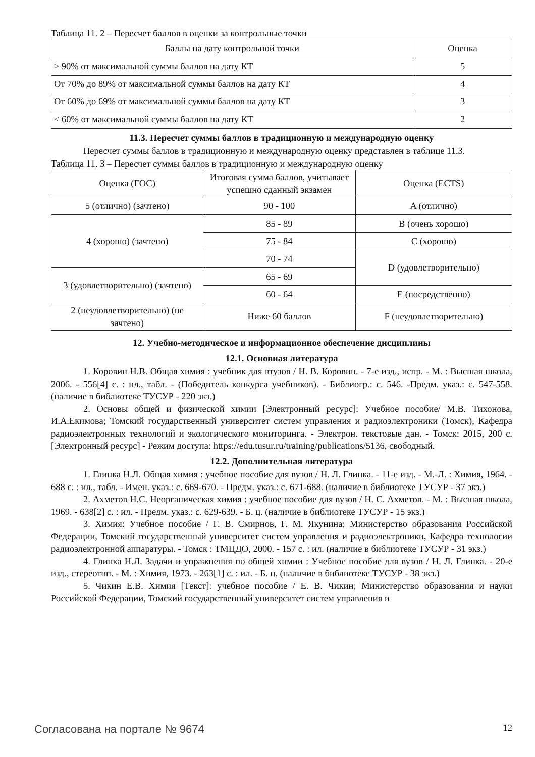Таблица 11. 2 – Пересчет баллов в оценки за контрольные точки
| Баллы на дату контрольной точки | Оценка |
| --- | --- |
| ≥ 90% от максимальной суммы баллов на дату КТ | 5 |
| От 70% до 89% от максимальной суммы баллов на дату КТ | 4 |
| От 60% до 69% от максимальной суммы баллов на дату КТ | 3 |
| < 60% от максимальной суммы баллов на дату КТ | 2 |
11.3. Пересчет суммы баллов в традиционную и международную оценку
Пересчет суммы баллов в традиционную и международную оценку представлен в таблице 11.3.
Таблица 11. 3 – Пересчет суммы баллов в традиционную и международную оценку
| Оценка (ГОС) | Итоговая сумма баллов, учитывает успешно сданный экзамен | Оценка (ECTS) |
| --- | --- | --- |
| 5 (отлично) (зачтено) | 90 - 100 | A (отлично) |
| 4 (хорошо) (зачтено) | 85 - 89 | B (очень хорошо) |
| | 75 - 84 | C (хорошо) |
| | 70 - 74 | D (удовлетворительно) |
| 3 (удовлетворительно) (зачтено) | 65 - 69 | |
| | 60 - 64 | E (посредственно) |
| 2 (неудовлетворительно) (не зачтено) | Ниже 60 баллов | F (неудовлетворительно) |
12. Учебно-методическое и информационное обеспечение дисциплины
12.1. Основная литература
1. Коровин Н.В. Общая химия : учебник для втузов / Н. В. Коровин. - 7-е изд., испр. - М. : Высшая школа, 2006. - 556[4] с. : ил., табл. - (Победитель конкурса учебников). - Библиогр.: с. 546. -Предм. указ.: с. 547-558. (наличие в библиотеке ТУСУР - 220 экз.)
2. Основы общей и физической химии [Электронный ресурс]: Учебное пособие/ М.В. Тихонова, И.А.Екимова; Томский государственный университет систем управления и радиоэлектроники (Томск), Кафедра радиоэлектронных технологий и экологического мониторинга. - Электрон. текстовые дан. - Томск: 2015, 200 с. [Электронный ресурс] - Режим доступа: https://edu.tusur.ru/training/publications/5136, свободный.
12.2. Дополнительная литература
1. Глинка Н.Л. Общая химия : учебное пособие для вузов / Н. Л. Глинка. - 11-е изд. - М.-Л. : Химия, 1964. - 688 с. : ил., табл. - Имен. указ.: с. 669-670. - Предм. указ.: с. 671-688. (наличие в библиотеке ТУСУР - 37 экз.)
2. Ахметов Н.С. Неорганическая химия : учебное пособие для вузов / Н. С. Ахметов. - М. : Высшая школа, 1969. - 638[2] с. : ил. - Предм. указ.: с. 629-639. - Б. ц. (наличие в библиотеке ТУСУР - 15 экз.)
3. Химия: Учебное пособие / Г. В. Смирнов, Г. М. Якунина; Министерство образования Российской Федерации, Томский государственный университет систем управления и радиоэлектроники, Кафедра технологии радиоэлектронной аппаратуры. - Томск : ТМЦДО, 2000. - 157 с. : ил. (наличие в библиотеке ТУСУР - 31 экз.)
4. Глинка Н.Л. Задачи и упражнения по общей химии : Учебное пособие для вузов / Н. Л. Глинка. - 20-е изд., стереотип. - М. : Химия, 1973. - 263[1] с. : ил. - Б. ц. (наличие в библиотеке ТУСУР - 38 экз.)
5. Чикин Е.В. Химия [Текст]: учебное пособие / Е. В. Чикин; Министерство образования и науки Российской Федерации, Томский государственный университет систем управления и
Согласована на портале № 9674 12